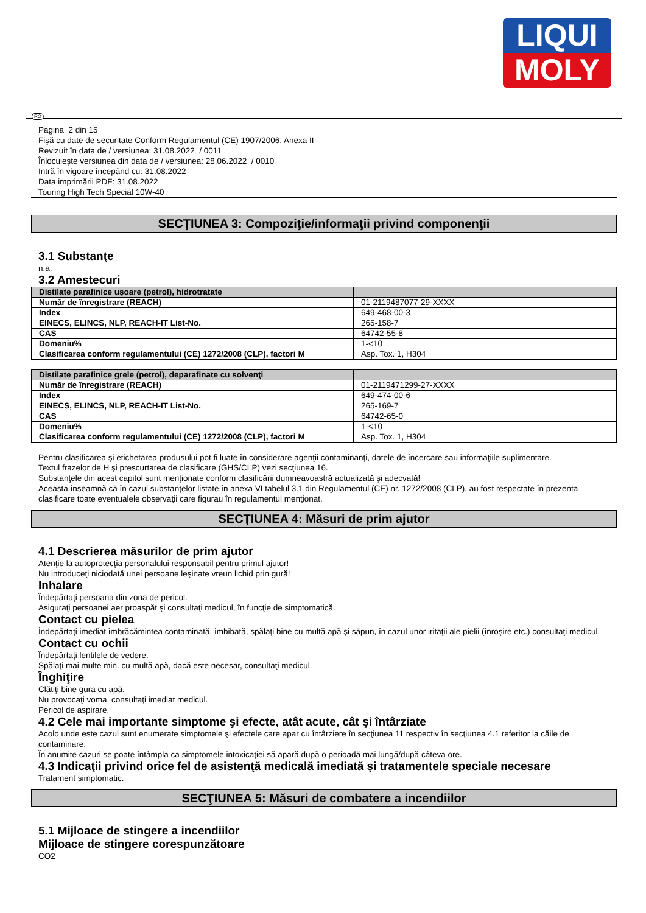LIQUI
MOLY
Pagina 2 din 15
Fişă cu date de securitate Conform Regulamentul (CE) 1907/2006, Anexa II
Revizuit în data de / versiunea: 31.08.2022 / 0011
Înlocuieşte versiunea din data de / versiunea: 28.06.2022 / 0010
Intră în vigoare începând cu: 31.08.2022
Data imprimării PDF: 31.08.2022
Touring High Tech Special 10W-40
SECŢIUNEA 3: Compoziţie/informaţii privind componenţii
3.1 Substanţe
n.a.
3.2 Amestecuri
| Distilate parafinice uşoare (petrol), hidrotratate | |
| Număr de înregistrare (REACH) | 01-2119487077-29-XXXX |
| Index | 649-468-00-3 |
| EINECS, ELINCS, NLP, REACH-IT List-No. | 265-158-7 |
| CAS | 64742-55-8 |
| Domeniu% | 1-<10 |
| Clasificarea conform regulamentului (CE) 1272/2008 (CLP), factori M | Asp. Tox. 1, H304 |
| Distilate parafinice grele (petrol), deparafinate cu solvenţi | |
| Număr de înregistrare (REACH) | 01-2119471299-27-XXXX |
| Index | 649-474-00-6 |
| EINECS, ELINCS, NLP, REACH-IT List-No. | 265-169-7 |
| CAS | 64742-65-0 |
| Domeniu% | 1-<10 |
| Clasificarea conform regulamentului (CE) 1272/2008 (CLP), factori M | Asp. Tox. 1, H304 |
Pentru clasificarea şi etichetarea produsului pot fi luate în considerare agenţii contaminanţi, datele de încercare sau informaţiile suplimentare.
Textul frazelor de H şi prescurtarea de clasificare (GHS/CLP) vezi secţiunea 16.
Substanţele din acest capitol sunt menţionate conform clasificării dumneavoastră actualizată şi adecvată!
Aceasta înseamnă că în cazul substanţelor listate în anexa VI tabelul 3.1 din Regulamentul (CE) nr. 1272/2008 (CLP), au fost respectate în prezenta clasificare toate eventualele observaţii care figurau în regulamentul menţionat.
SECŢIUNEA 4: Măsuri de prim ajutor
4.1 Descrierea măsurilor de prim ajutor
Atenţie la autoprotecţia personalului responsabil pentru primul ajutor!
Nu introduceţi niciodată unei persoane leşinate vreun lichid prin gură!
Inhalare
Îndepărtaţi persoana din zona de pericol.
Asiguraţi persoanei aer proaspăt şi consultaţi medicul, în funcţie de simptomatică.
Contact cu pielea
Îndepărtaţi imediat îmbrăcămintea contaminată, îmbibată, spălaţi bine cu multă apă şi săpun, în cazul unor iritaţii ale pielii (înroşire etc.) consultaţi medicul.
Contact cu ochii
Îndepărtaţi lentilele de vedere.
Spălaţi mai multe min. cu multă apă, dacă este necesar, consultaţi medicul.
Înghiţire
Clătiţi bine gura cu apă.
Nu provocaţi voma, consultaţi imediat medicul.
Pericol de aspirare.
4.2 Cele mai importante simptome şi efecte, atât acute, cât şi întârziate
Acolo unde este cazul sunt enumerate simptomele şi efectele care apar cu întârziere în secţiunea 11 respectiv în secţiunea 4.1 referitor la căile de contaminare.
În anumite cazuri se poate întâmpla ca simptomele intoxicaţiei să apară după o perioadă mai lungă/după câteva ore.
4.3 Indicaţii privind orice fel de asistenţă medicală imediată şi tratamentele speciale necesare
Tratament simptomatic.
SECŢIUNEA 5: Măsuri de combatere a incendiilor
5.1 Mijloace de stingere a incendiilor
Mijloace de stingere corespunzătoare
CO2
RO